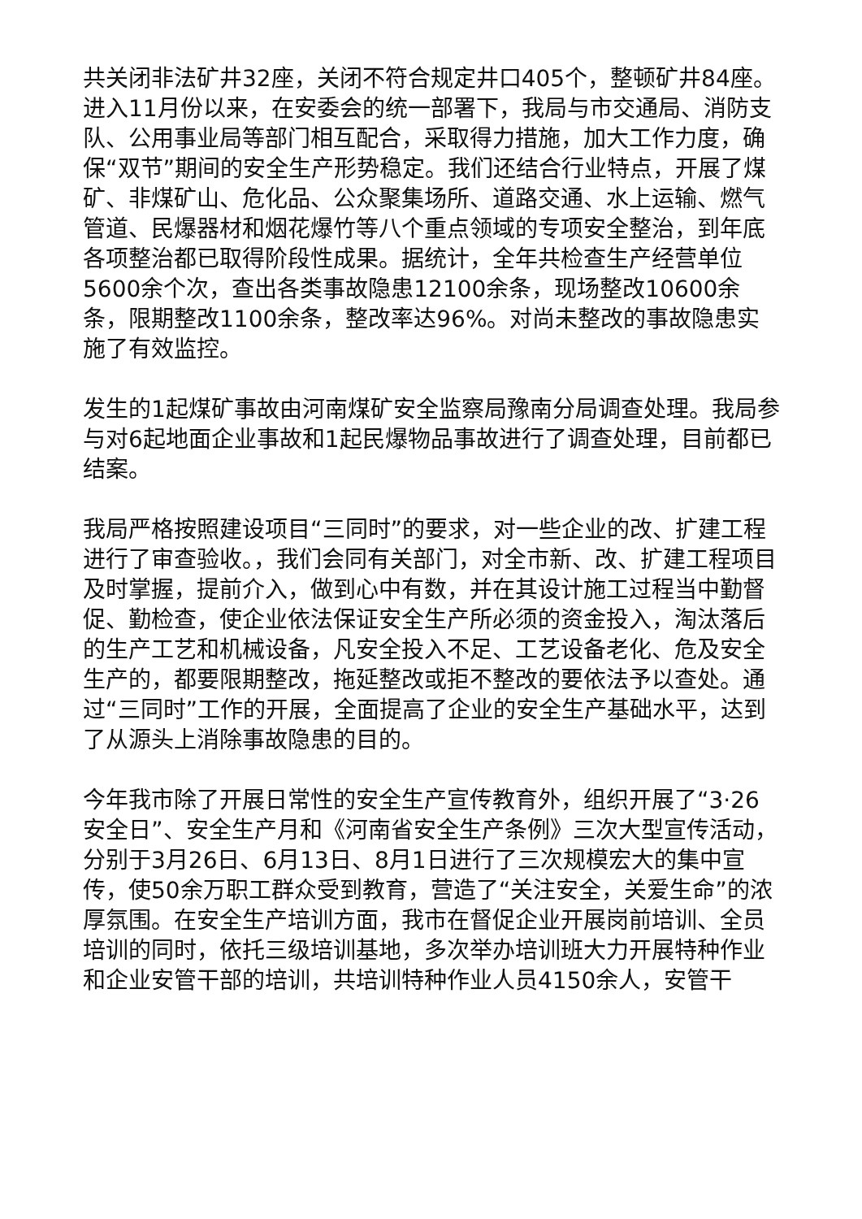共关闭非法矿井32座，关闭不符合规定井口405个，整顿矿井84座。进入11月份以来，在安委会的统一部署下，我局与市交通局、消防支队、公用事业局等部门相互配合，采取得力措施，加大工作力度，确保“双节”期间的安全生产形势稳定。我们还结合行业特点，开展了煤矿、非煤矿山、危化品、公众聚集场所、道路交通、水上运输、燃气管道、民爆器材和烟花爆竹等八个重点领域的专项安全整治，到年底各项整治都已取得阶段性成果。据统计，全年共检查生产经营单位5600余个次，查出各类事故隐患12100余条，现场整改10600余条，限期整改1100余条，整改率达96%。对尚未整改的事故隐患实施了有效监控。
发生的1起煤矿事故由河南煤矿安全监察局豫南分局调查处理。我局参与对6起地面企业事故和1起民爆物品事故进行了调查处理，目前都已结案。
我局严格按照建设项目“三同时”的要求，对一些企业的改、扩建工程进行了审查验收。，我们会同有关部门，对全市新、改、扩建工程项目及时掌握，提前介入，做到心中有数，并在其设计施工过程当中勤督促、勤检查，使企业依法保证安全生产所必须的资金投入，淘汰落后的生产工艺和机械设备，凡安全投入不足、工艺设备老化、危及安全生产的，都要限期整改，拖延整改或拒不整改的要依法予以查处。通过“三同时”工作的开展，全面提高了企业的安全生产基础水平，达到了从源头上消除事故隐患的目的。
今年我市除了开展日常性的安全生产宣传教育外，组织开展了“3·26安全日”、安全生产月和《河南省安全生产条例》三次大型宣传活动，分别于3月26日、6月13日、8月1日进行了三次规模宏大的集中宣传，使50余万职工群众受到教育，营造了“关注安全，关爱生命”的浓厚氛围。在安全生产培训方面，我市在督促企业开展岗前培训、全员培训的同时，依托三级培训基地，多次举办培训班大力开展特种作业和企业安管干部的培训，共培训特种作业人员4150余人，安管干